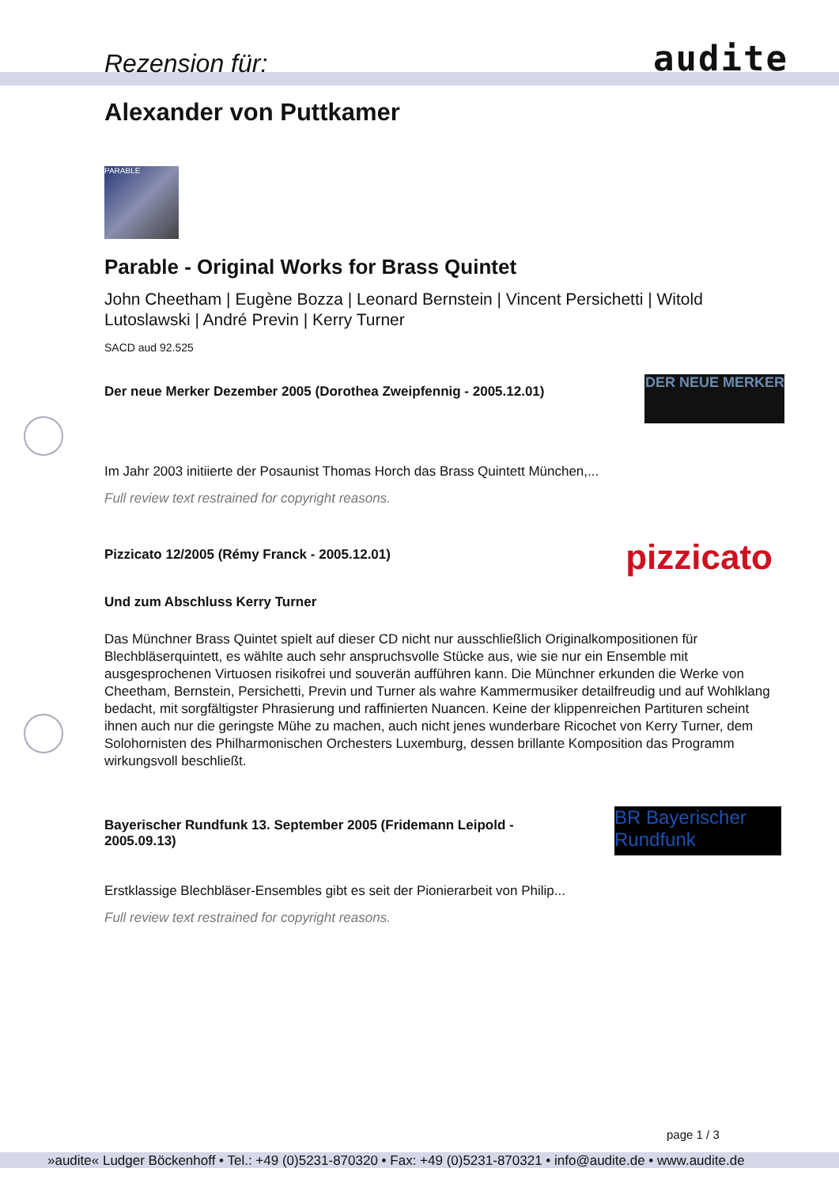Rezension für: audite
Alexander von Puttkamer
PARABLE
Parable - Original Works for Brass Quintet
John Cheetham | Eugène Bozza | Leonard Bernstein | Vincent Persichetti | Witold Lutoslawski | André Previn | Kerry Turner
SACD aud 92.525
Der neue Merker Dezember 2005 (Dorothea Zweipfennig - 2005.12.01)
DER NEUE MERKER
Im Jahr 2003 initiierte der Posaunist Thomas Horch das Brass Quintett München,...
Full review text restrained for copyright reasons.
Pizzicato 12/2005 (Rémy Franck - 2005.12.01)
pizzicato
Und zum Abschluss Kerry Turner
Das Münchner Brass Quintet spielt auf dieser CD nicht nur ausschließlich Originalkompositionen für Blechbläserquintett, es wählte auch sehr anspruchsvolle Stücke aus, wie sie nur ein Ensemble mit ausgesprochenen Virtuosen risikofrei und souverän aufführen kann. Die Münchner erkunden die Werke von Cheetham, Bernstein, Persichetti, Previn und Turner als wahre Kammermusiker detailfreudig und auf Wohlklang bedacht, mit sorgfältigster Phrasierung und raffinierten Nuancen. Keine der klippenreichen Partituren scheint ihnen auch nur die geringste Mühe zu machen, auch nicht jenes wunderbare Ricochet von Kerry Turner, dem Solohornisten des Philharmonischen Orchesters Luxemburg, dessen brillante Komposition das Programm wirkungsvoll beschließt.
Bayerischer Rundfunk 13. September 2005 (Fridemann Leipold - 2005.09.13)
BR Bayerischer Rundfunk
Erstklassige Blechbläser-Ensembles gibt es seit der Pionierarbeit von Philip...
Full review text restrained for copyright reasons.
page 1 / 3
»audite« Ludger Böckenhoff • Tel.: +49 (0)5231-870320 • Fax: +49 (0)5231-870321 • info@audite.de • www.audite.de